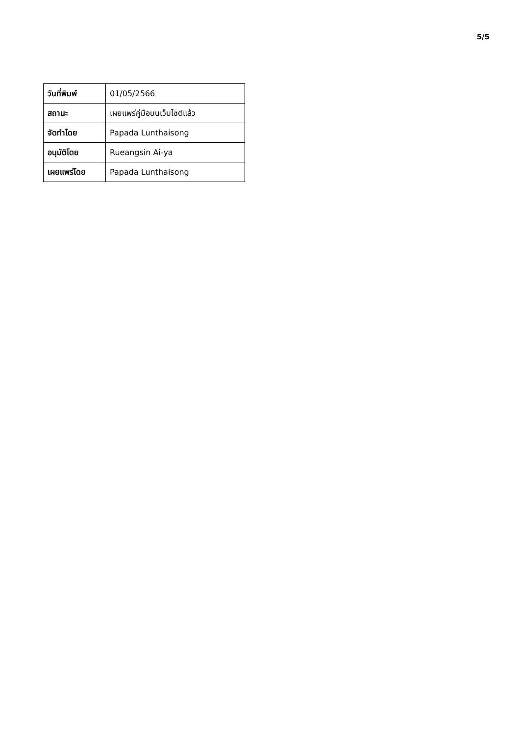5/5
| วันที่พิมพ์ | 01/05/2566 |
| สถานะ | เผยแพร่คู่มือบนเว็บไซต์แล้ว |
| จัดทำโดย | Papada Lunthaisong |
| อนุมัติโดย | Rueangsin Ai-ya |
| เผยแพร่โดย | Papada Lunthaisong |